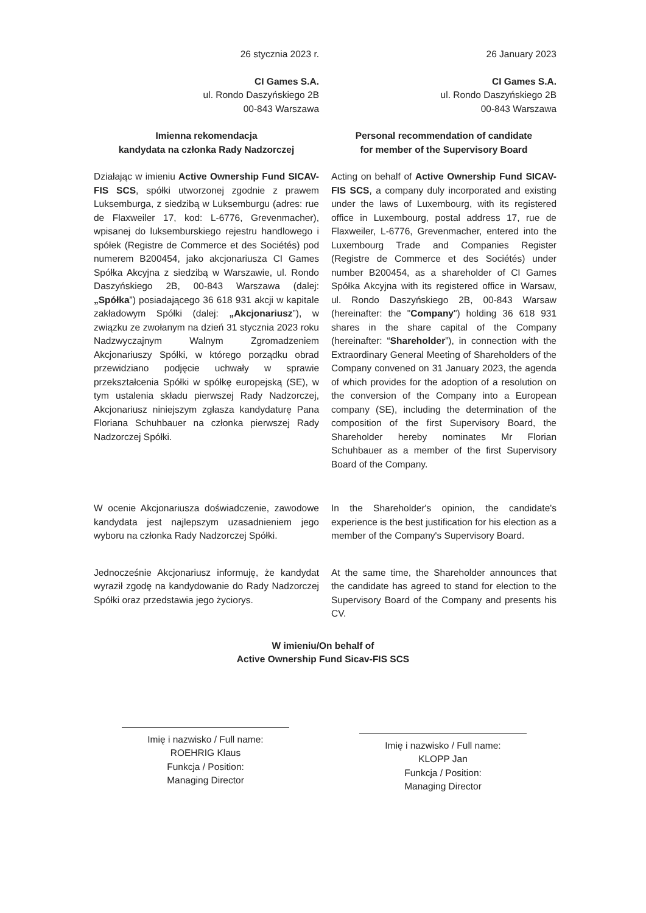26 stycznia 2023 r. 26 January 2023
CI Games S.A.
ul. Rondo Daszyńskiego 2B
00-843 Warszawa
CI Games S.A.
ul. Rondo Daszyńskiego 2B
00-843 Warszawa
Imienna rekomendacja
kandydata na członka Rady Nadzorczej
Personal recommendation of candidate
for member of the Supervisory Board
Działając w imieniu Active Ownership Fund SICAV-FIS SCS, spółki utworzonej zgodnie z prawem Luksemburga, z siedzibą w Luksemburgu (adres: rue de Flaxweiler 17, kod: L-6776, Grevenmacher), wpisanej do luksemburskiego rejestru handlowego i spółek (Registre de Commerce et des Sociétés) pod numerem B200454, jako akcjonariusza CI Games Spółka Akcyjna z siedzibą w Warszawie, ul. Rondo Daszyńskiego 2B, 00-843 Warszawa (dalej: „Spółka”) posiadającego 36 618 931 akcji w kapitale zakładowym Spółki (dalej: „Akcjonariusz”), w związku ze zwołanym na dzień 31 stycznia 2023 roku Nadzwyczajnym Walnym Zgromadzeniem Akcjonariuszy Spółki, w którego porządku obrad przewidziano podjęcie uchwały w sprawie przekształcenia Spółki w spółkę europejską (SE), w tym ustalenia składu pierwszej Rady Nadzorczej, Akcjonariusz niniejszym zgłasza kandydaturę Pana Floriana Schuhbauer na członka pierwszej Rady Nadzorczej Spółki.
Acting on behalf of Active Ownership Fund SICAV-FIS SCS, a company duly incorporated and existing under the laws of Luxembourg, with its registered office in Luxembourg, postal address 17, rue de Flaxweiler, L-6776, Grevenmacher, entered into the Luxembourg Trade and Companies Register (Registre de Commerce et des Sociétés) under number B200454, as a shareholder of CI Games Spółka Akcyjna with its registered office in Warsaw, ul. Rondo Daszyńskiego 2B, 00-843 Warsaw (hereinafter: the "Company") holding 36 618 931 shares in the share capital of the Company (hereinafter: “Shareholder”), in connection with the Extraordinary General Meeting of Shareholders of the Company convened on 31 January 2023, the agenda of which provides for the adoption of a resolution on the conversion of the Company into a European company (SE), including the determination of the composition of the first Supervisory Board, the Shareholder hereby nominates Mr Florian Schuhbauer as a member of the first Supervisory Board of the Company.
W ocenie Akcjonariusza doświadczenie, zawodowe kandydata jest najlepszym uzasadnieniem jego wyboru na członka Rady Nadzorczej Spółki.
In the Shareholder's opinion, the candidate's experience is the best justification for his election as a member of the Company's Supervisory Board.
Jednocześnie Akcjonariusz informuję, że kandydat wyraził zgodę na kandydowanie do Rady Nadzorczej Spółki oraz przedstawia jego życiorys.
At the same time, the Shareholder announces that the candidate has agreed to stand for election to the Supervisory Board of the Company and presents his CV.
W imieniu/On behalf of
Active Ownership Fund Sicav-FIS SCS
Imię i nazwisko / Full name:
ROEHRIG Klaus
Funkcja / Position:
Managing Director
Imię i nazwisko / Full name:
KLOPP Jan
Funkcja / Position:
Managing Director